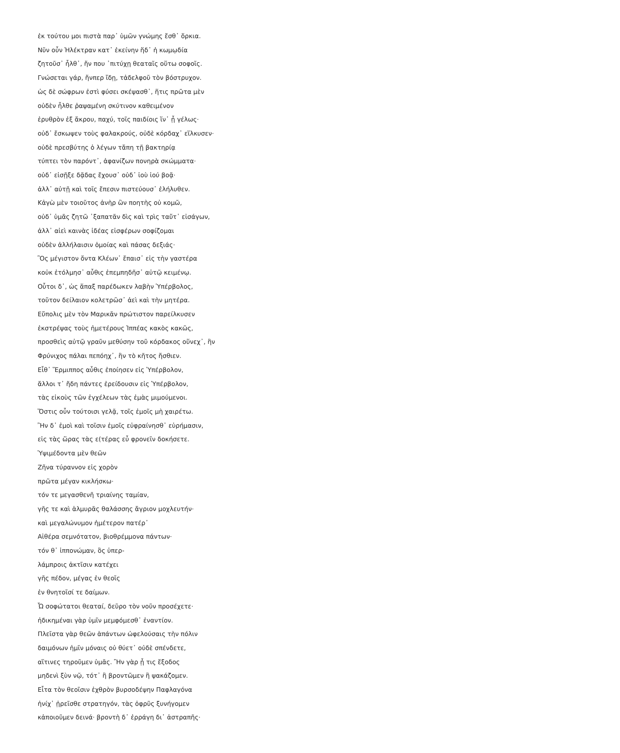ἐκ τούτου μοι πιστὰ παρ᾽ ὑμῶν γνώμης ἔσθ᾽ ὅρκια.
Νῦν οὖν Ἠλέκτραν κατ᾽ ἐκείνην ἥδ᾽ ἡ κωμῳδία
ζητοῦσ᾽ ἦλθ᾽, ἤν που ᾽πιτύχῃ θεαταῖς οὕτω σοφοῖς.
Γνώσεται γάρ, ἤνπερ ἴδῃ, τἀδελφοῦ τὸν βόστρυχον.
ὡς δὲ σώφρων ἐστὶ φύσει σκέψασθ᾽, ἥτις πρῶτα μὲν
οὐδὲν ἦλθε ῥαψαμένη σκύτινον καθειμένον
ἐρυθρὸν ἐξ ἄκρου, παχύ, τοῖς παιδίοις ἵν᾽ ᾖ γέλως·
οὐδ᾽ ἔσκωψεν τοὺς φαλακρούς, οὐδὲ κόρδαχ᾽ εἵλκυσεν·
οὐδὲ πρεσβύτης ὁ λέγων τἄπη τῇ βακτηρίᾳ
τύπτει τὸν παρόντ᾽, ἀφανίζων πονηρὰ σκώμματα·
οὐδ᾽ εἰσῇξε δᾷδας ἔχουσ᾽ οὐδ᾽ ἰοὺ ἰού βοᾷ·
ἀλλ᾽ αὐτῇ καὶ τοῖς ἔπεσιν πιστεύουσ᾽ ἐλήλυθεν.
Κἀγὼ μὲν τοιοῦτος ἀνὴρ ὢν ποητὴς οὐ κομῶ,
οὐδ᾽ ὑμᾶς ζητῶ ᾽ξαπατᾶν δὶς καὶ τρὶς ταὔτ᾽ εἰσάγων,
ἀλλ᾽ αἰεὶ καινὰς ἰδέας εἰσφέρων σοφίζομαι
οὐδὲν ἀλλήλαισιν ὁμοίας καὶ πάσας δεξιάς·
Ὃς μέγιστον ὄντα Κλέων᾽ ἔπαισ᾽ εἰς τὴν γαστέρα
κοὐκ ἐτόλμησ᾽ αὖθις ἐπεμπηδῆσ᾽ αὐτῷ κειμένῳ.
Οὗτοι δ᾽, ὡς ἅπαξ παρέδωκεν λαβὴν Ὑπέρβολος,
τοῦτον δείλαιον κολετρῶσ᾽ ἀεὶ καὶ τὴν μητέρα.
Εὔπολις μὲν τὸν Μαρικᾶν πρώτιστον παρείλκυσεν
ἐκστρέψας τοὺς ἡμετέρους Ἱππέας κακὸς κακῶς,
προσθεὶς αὐτῷ γραῦν μεθύσην τοῦ κόρδακος οὕνεχ᾽, ἣν
Φρύνιχος πάλαι πεπόηχ᾽, ἣν τὸ κῆτος ἤσθιεν.
Εἶθ᾽ Ἕρμιππος αὖθις ἐποίησεν εἰς Ὑπέρβολον,
ἄλλοι τ᾽ ἤδη πάντες ἐρείδουσιν εἰς Ὑπέρβολον,
τὰς εἰκοὺς τῶν ἐγχέλεων τὰς ἐμὰς μιμούμενοι.
Ὅστις οὖν τούτοισι γελᾷ, τοῖς ἐμοῖς μὴ χαιρέτω.
Ἢν δ᾽ ἐμοὶ καὶ τοῖσιν ἐμοῖς εὐφραίνησθ᾽ εὑρήμασιν,
εἰς τὰς ὥρας τὰς ε(τέρας εὖ φρονεῖν δοκήσετε.
Ὑψιμέδοντα μὲν θεῶν
Ζῆνα τύραννον εἰς χορὸν
πρῶτα μέγαν κικλήσκω·
τόν τε μεγασθενῆ τριαίνης ταμίαν,
γῆς τε καὶ ἁλμυρᾶς θαλάσσης ἄγριον μοχλευτήν·
καὶ μεγαλώνυμον ἡμέτερον πατέρ᾽
Αἰθέρα σεμνότατον, βιοθρέμμονα πάντων·
τόν θ᾽ ἱππονώμαν, ὃς ὑπερ-
λάμπροις ἀκτῖσιν κατέχει
γῆς πέδον, μέγας ἐν θεοῖς
ἐν θνητοῖσί τε δαίμων.
Ὦ σοφώτατοι θεαταί, δεῦρο τὸν νοῦν προσέχετε·
ἠδικημέναι γὰρ ὑμῖν μεμφόμεσθ᾽ ἐναντίον.
Πλεῖστα γὰρ θεῶν ἁπάντων ὠφελούσαις τὴν πόλιν
δαιμόνων ἡμῖν μόναις οὐ θύετ᾽ οὐδὲ σπένδετε,
αἵτινες τηροῦμεν ὑμᾶς. Ἢν γὰρ ᾖ τις ἔξοδος
μηδενὶ ξὺν νῷ, τότ᾽ ἢ βροντῶμεν ἢ ψακάζομεν.
Εἶτα τὸν θεοῖσιν ἐχθρὸν βυρσοδέψην Παφλαγόνα
ἡνίχ᾽ ᾑρεῖσθε στρατηγόν, τὰς ὀφρῦς ξυνήγομεν
κἀποιοῦμεν δεινά· βροντὴ δ᾽ ἐρράγη δι᾽ ἀστραπῆς·